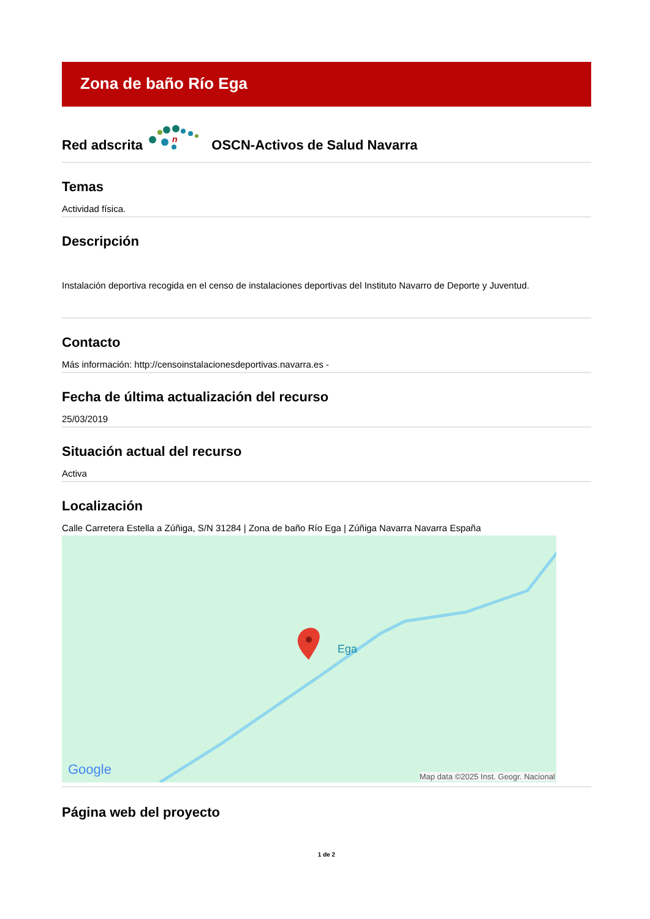Zona de baño Río Ega
Red adscrita
n
OSCN-Activos de Salud Navarra
Temas
Actividad física.
Descripción
Instalación deportiva recogida en el censo de instalaciones deportivas del Instituto Navarro de Deporte y Juventud.
Contacto
Más información: http://censoinstalacionesdeportivas.navarra.es -
Fecha de última actualización del recurso
25/03/2019
Situación actual del recurso
Activa
Localización
Calle Carretera Estella a Zúñiga, S/N 31284 | Zona de baño Río Ega | Zúñiga Navarra Navarra España
Ega
Google
Map data ©2025 Inst. Geogr. Nacional
Página web del proyecto
1 de 2